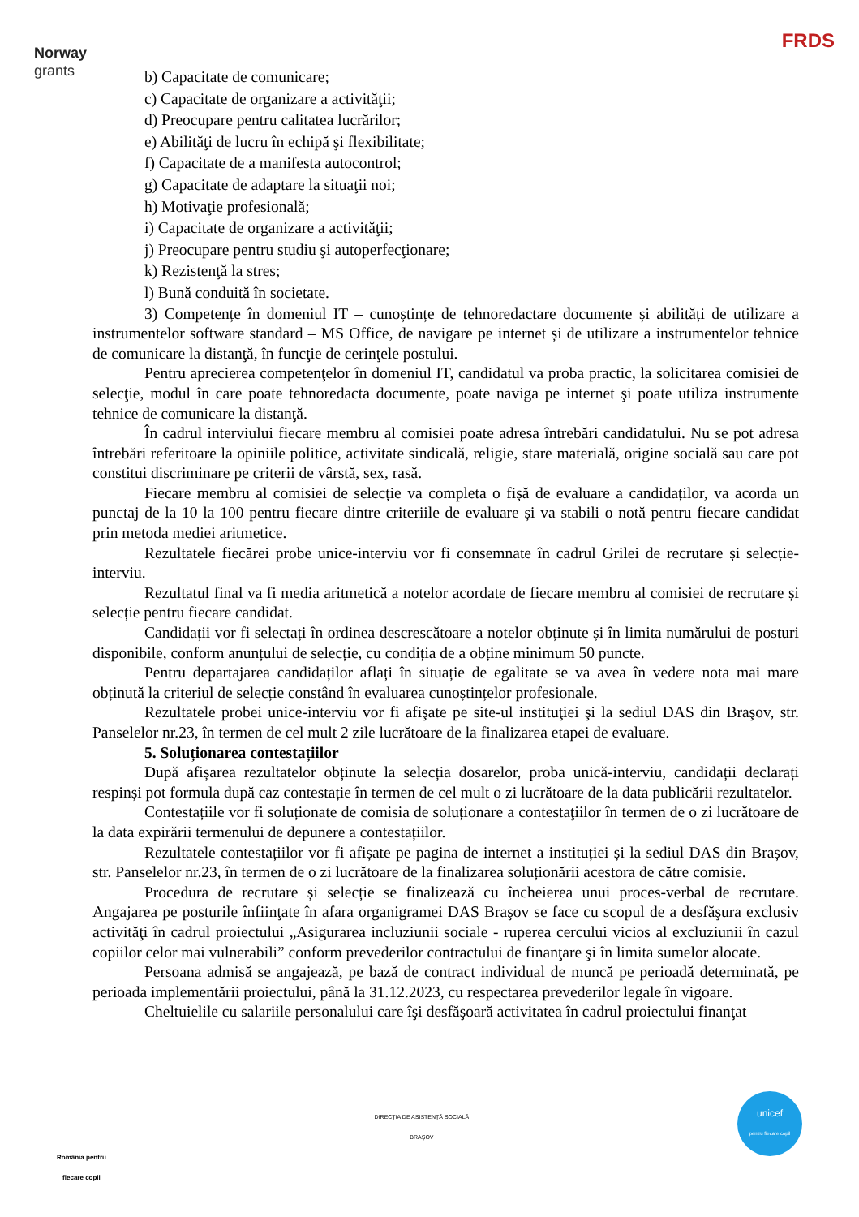Norway
grants
FRDS
b) Capacitate de comunicare;
c) Capacitate de organizare a activităţii;
d) Preocupare pentru calitatea lucrărilor;
e) Abilităţi de lucru în echipă şi flexibilitate;
f) Capacitate de a manifesta autocontrol;
g) Capacitate de adaptare la situaţii noi;
h) Motivaţie profesională;
i) Capacitate de organizare a activităţii;
j) Preocupare pentru studiu şi autoperfecţionare;
k) Rezistenţă la stres;
l) Bună conduită în societate.
3) Competențe în domeniul IT – cunoștințe de tehnoredactare documente și abilități de utilizare a instrumentelor software standard – MS Office, de navigare pe internet și de utilizare a instrumentelor tehnice de comunicare la distanţă, în funcţie de cerinţele postului.
Pentru aprecierea competenţelor în domeniul IT, candidatul va proba practic, la solicitarea comisiei de selecţie, modul în care poate tehnoredacta documente, poate naviga pe internet şi poate utiliza instrumente tehnice de comunicare la distanţă.
În cadrul interviului fiecare membru al comisiei poate adresa întrebări candidatului. Nu se pot adresa întrebări referitoare la opiniile politice, activitate sindicală, religie, stare materială, origine socială sau care pot constitui discriminare pe criterii de vârstă, sex, rasă.
Fiecare membru al comisiei de selecție va completa o fișă de evaluare a candidaților, va acorda un punctaj de la 10 la 100 pentru fiecare dintre criteriile de evaluare și va stabili o notă pentru fiecare candidat prin metoda mediei aritmetice.
Rezultatele fiecărei probe unice-interviu vor fi consemnate în cadrul Grilei de recrutare și selecție-interviu.
Rezultatul final va fi media aritmetică a notelor acordate de fiecare membru al comisiei de recrutare și selecție pentru fiecare candidat.
Candidații vor fi selectați în ordinea descrescătoare a notelor obținute și în limita numărului de posturi disponibile, conform anunțului de selecție, cu condiția de a obține minimum 50 puncte.
Pentru departajarea candidaților aflați în situație de egalitate se va avea în vedere nota mai mare obținută la criteriul de selecție constând în evaluarea cunoștințelor profesionale.
Rezultatele probei unice-interviu vor fi afişate pe site-ul instituţiei şi la sediul DAS din Braşov, str. Panselelor nr.23, în termen de cel mult 2 zile lucrătoare de la finalizarea etapei de evaluare.
5. Soluționarea contestațiilor
După afișarea rezultatelor obținute la selecția dosarelor, proba unică-interviu, candidații declarați respinși pot formula după caz contestație în termen de cel mult o zi lucrătoare de la data publicării rezultatelor.
Contestațiile vor fi soluționate de comisia de soluționare a contestaţiilor în termen de o zi lucrătoare de la data expirării termenului de depunere a contestațiilor.
Rezultatele contestațiilor vor fi afișate pe pagina de internet a instituției și la sediul DAS din Brașov, str. Panselelor nr.23, în termen de o zi lucrătoare de la finalizarea soluționării acestora de către comisie.
Procedura de recrutare și selecție se finalizează cu încheierea unui proces-verbal de recrutare. Angajarea pe posturile înfiinţate în afara organigramei DAS Braşov se face cu scopul de a desfăşura exclusiv activităţi în cadrul proiectului „Asigurarea incluziunii sociale - ruperea cercului vicios al excluziunii în cazul copiilor celor mai vulnerabili” conform prevederilor contractului de finanţare şi în limita sumelor alocate.
Persoana admisă se angajează, pe bază de contract individual de muncă pe perioadă determinată, pe perioada implementării proiectului, până la 31.12.2023, cu respectarea prevederilor legale în vigoare.
Cheltuielile cu salariile personalului care îşi desfăşoară activitatea în cadrul proiectului finanţat
România pentru
fiecare copil
DIRECȚIA DE ASISTENȚĂ SOCIALĂ
BRAȘOV
unicef
pentru fiecare copil